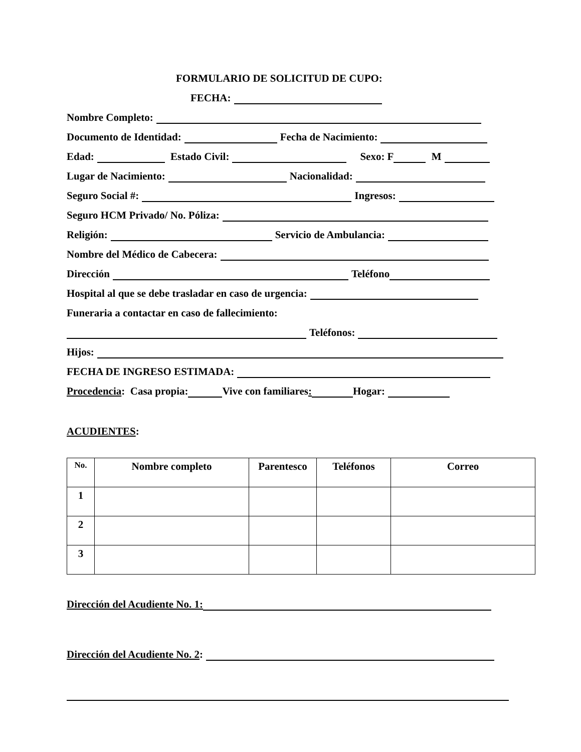FORMULARIO DE SOLICITUD DE CUPO:
FECHA:
Nombre Completo:
Documento de Identidad: Fecha de Nacimiento:
Edad: Estado Civil: Sexo: F M
Lugar de Nacimiento: Nacionalidad:
Seguro Social #: Ingresos:
Seguro HCM Privado/ No. Póliza:
Religión: Servicio de Ambulancia:
Nombre del Médico de Cabecera:
Dirección Teléfono
Hospital al que se debe trasladar en caso de urgencia:
Funeraria a contactar en caso de fallecimiento:
Teléfonos:
Hijos:
FECHA DE INGRESO ESTIMADA:
Procedencia: Casa propia: Vive con familiares: Hogar:
ACUDIENTES:
| No. | Nombre completo | Parentesco | Teléfonos | Correo |
| --- | --- | --- | --- | --- |
| 1 | | | | |
| 2 | | | | |
| 3 | | | | |
Dirección del Acudiente No. 1:
Dirección del Acudiente No. 2: